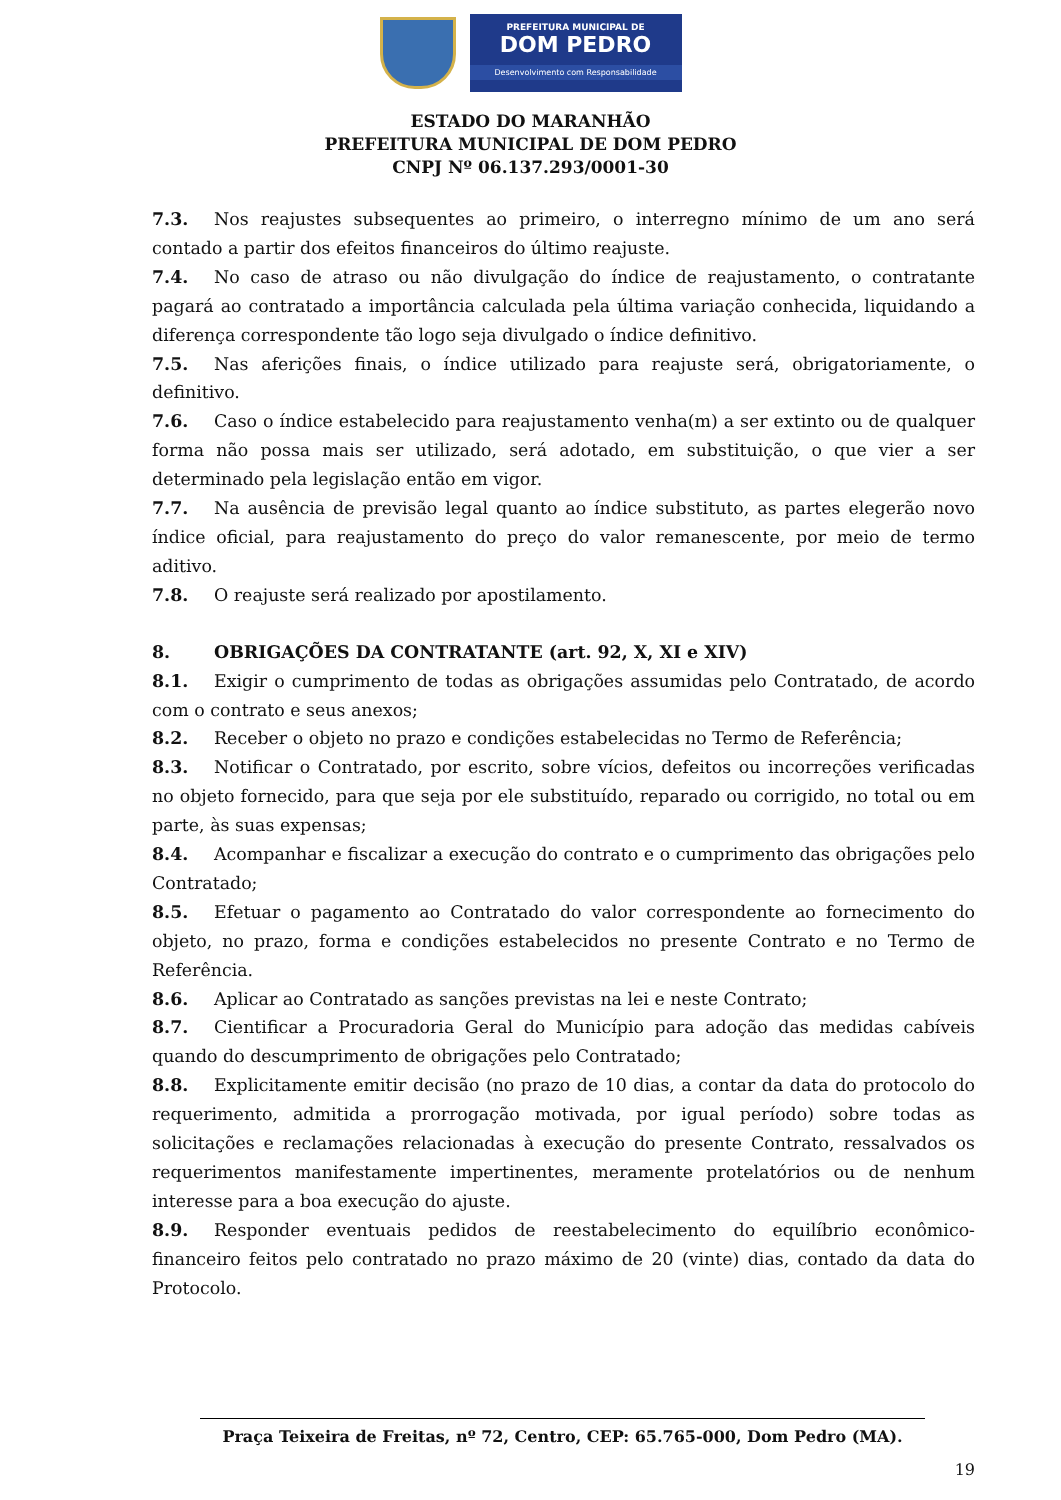PREFEITURA MUNICIPAL DE
DOM PEDRO
Desenvolvimento com Responsabilidade
ESTADO DO MARANHÃO
PREFEITURA MUNICIPAL DE DOM PEDRO
CNPJ Nº 06.137.293/0001-30
7.3. Nos reajustes subsequentes ao primeiro, o interregno mínimo de um ano será contado a partir dos efeitos financeiros do último reajuste.
7.4. No caso de atraso ou não divulgação do índice de reajustamento, o contratante pagará ao contratado a importância calculada pela última variação conhecida, liquidando a diferença correspondente tão logo seja divulgado o índice definitivo.
7.5. Nas aferições finais, o índice utilizado para reajuste será, obrigatoriamente, o definitivo.
7.6. Caso o índice estabelecido para reajustamento venha(m) a ser extinto ou de qualquer forma não possa mais ser utilizado, será adotado, em substituição, o que vier a ser determinado pela legislação então em vigor.
7.7. Na ausência de previsão legal quanto ao índice substituto, as partes elegerão novo índice oficial, para reajustamento do preço do valor remanescente, por meio de termo aditivo.
7.8. O reajuste será realizado por apostilamento.
8. OBRIGAÇÕES DA CONTRATANTE (art. 92, X, XI e XIV)
8.1. Exigir o cumprimento de todas as obrigações assumidas pelo Contratado, de acordo com o contrato e seus anexos;
8.2. Receber o objeto no prazo e condições estabelecidas no Termo de Referência;
8.3. Notificar o Contratado, por escrito, sobre vícios, defeitos ou incorreções verificadas no objeto fornecido, para que seja por ele substituído, reparado ou corrigido, no total ou em parte, às suas expensas;
8.4. Acompanhar e fiscalizar a execução do contrato e o cumprimento das obrigações pelo Contratado;
8.5. Efetuar o pagamento ao Contratado do valor correspondente ao fornecimento do objeto, no prazo, forma e condições estabelecidos no presente Contrato e no Termo de Referência.
8.6. Aplicar ao Contratado as sanções previstas na lei e neste Contrato;
8.7. Cientificar a Procuradoria Geral do Município para adoção das medidas cabíveis quando do descumprimento de obrigações pelo Contratado;
8.8. Explicitamente emitir decisão (no prazo de 10 dias, a contar da data do protocolo do requerimento, admitida a prorrogação motivada, por igual período) sobre todas as solicitações e reclamações relacionadas à execução do presente Contrato, ressalvados os requerimentos manifestamente impertinentes, meramente protelatórios ou de nenhum interesse para a boa execução do ajuste.
8.9. Responder eventuais pedidos de reestabelecimento do equilíbrio econômico-financeiro feitos pelo contratado no prazo máximo de 20 (vinte) dias, contado da data do Protocolo.
Praça Teixeira de Freitas, nº 72, Centro, CEP: 65.765-000, Dom Pedro (MA).
19